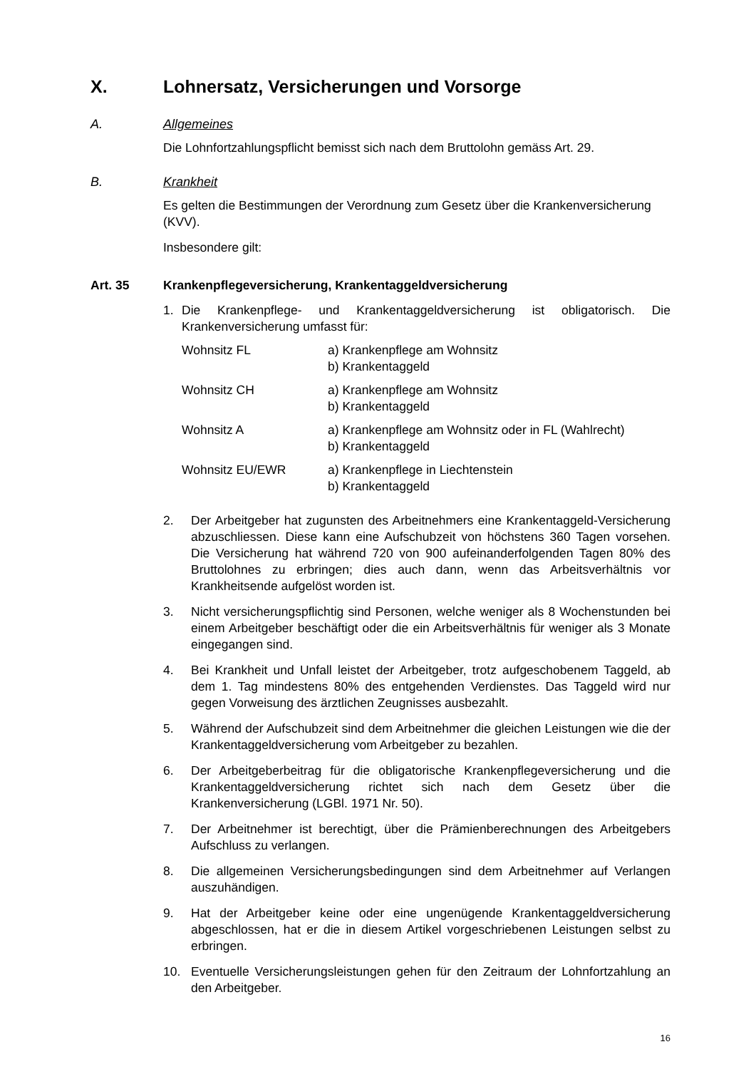X. Lohnersatz, Versicherungen und Vorsorge
A. Allgemeines
Die Lohnfortzahlungspflicht bemisst sich nach dem Bruttolohn gemäss Art. 29.
B. Krankheit
Es gelten die Bestimmungen der Verordnung zum Gesetz über die Krankenversicherung (KVV).
Insbesondere gilt:
Art. 35 Krankenpflegeversicherung, Krankentaggeldversicherung
1. Die Krankenpflege- und Krankentaggeldversicherung ist obligatorisch. Die Krankenversicherung umfasst für:
Wohnsitz FL a) Krankenpflege am Wohnsitz
b) Krankentaggeld
Wohnsitz CH a) Krankenpflege am Wohnsitz
b) Krankentaggeld
Wohnsitz A a) Krankenpflege am Wohnsitz oder in FL (Wahlrecht)
b) Krankentaggeld
Wohnsitz EU/EWR a) Krankenpflege in Liechtenstein
b) Krankentaggeld
2. Der Arbeitgeber hat zugunsten des Arbeitnehmers eine Krankentaggeld-Versicherung abzuschliessen. Diese kann eine Aufschubzeit von höchstens 360 Tagen vorsehen. Die Versicherung hat während 720 von 900 aufeinanderfolgenden Tagen 80% des Bruttolohnes zu erbringen; dies auch dann, wenn das Arbeitsverhältnis vor Krankheitsende aufgelöst worden ist.
3. Nicht versicherungspflichtig sind Personen, welche weniger als 8 Wochenstunden bei einem Arbeitgeber beschäftigt oder die ein Arbeitsverhältnis für weniger als 3 Monate eingegangen sind.
4. Bei Krankheit und Unfall leistet der Arbeitgeber, trotz aufgeschobenem Taggeld, ab dem 1. Tag mindestens 80% des entgehenden Verdienstes. Das Taggeld wird nur gegen Vorweisung des ärztlichen Zeugnisses ausbezahlt.
5. Während der Aufschubzeit sind dem Arbeitnehmer die gleichen Leistungen wie die der Krankentaggeldversicherung vom Arbeitgeber zu bezahlen.
6. Der Arbeitgeberbeitrag für die obligatorische Krankenpflegeversicherung und die Krankentaggeldversicherung richtet sich nach dem Gesetz über die Krankenversicherung (LGBl. 1971 Nr. 50).
7. Der Arbeitnehmer ist berechtigt, über die Prämienberechnungen des Arbeitgebers Aufschluss zu verlangen.
8. Die allgemeinen Versicherungsbedingungen sind dem Arbeitnehmer auf Verlangen auszuhändigen.
9. Hat der Arbeitgeber keine oder eine ungenügende Krankentaggeldversicherung abgeschlossen, hat er die in diesem Artikel vorgeschriebenen Leistungen selbst zu erbringen.
10. Eventuelle Versicherungsleistungen gehen für den Zeitraum der Lohnfortzahlung an den Arbeitgeber.
16